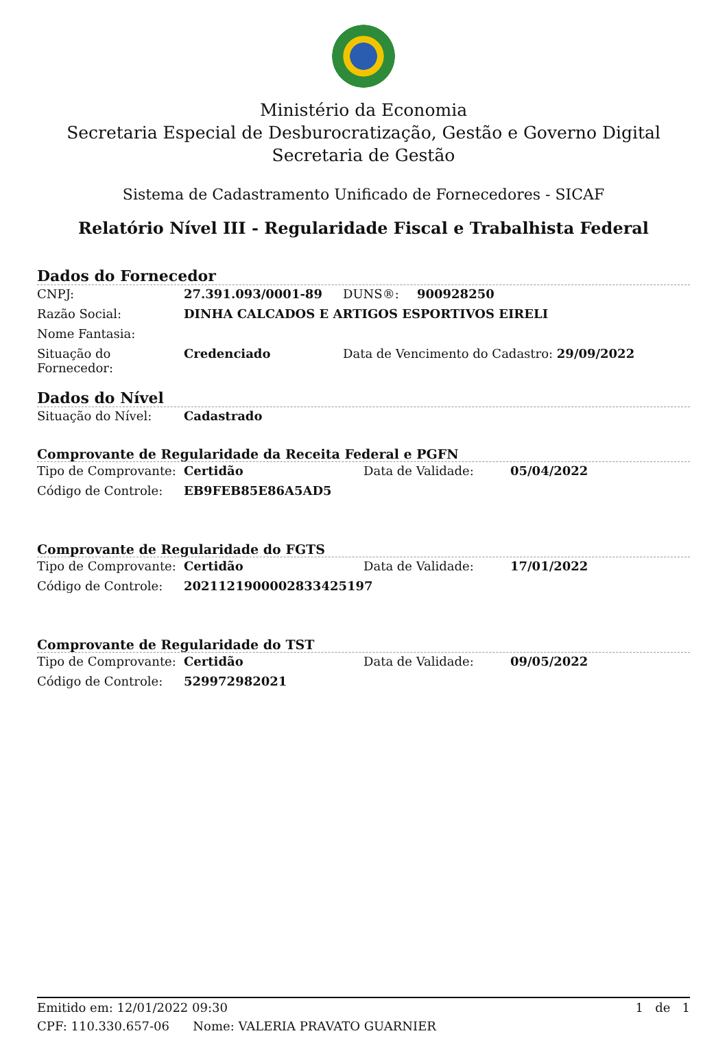Ministério da Economia
Secretaria Especial de Desburocratização, Gestão e Governo Digital
Secretaria de Gestão
Sistema de Cadastramento Unificado de Fornecedores - SICAF
Relatório Nível III - Regularidade Fiscal e Trabalhista Federal
Dados do Fornecedor
| CNPJ: | 27.391.093/0001-89 | DUNS®: | 900928250 |
| Razão Social: | DINHA CALCADOS E ARTIGOS ESPORTIVOS EIRELI | | |
| Nome Fantasia: | | | |
| Situação do Fornecedor: | Credenciado | Data de Vencimento do Cadastro: 29/09/2022 | |
Dados do Nível
| Situação do Nível: | Cadastrado |
Comprovante de Regularidade da Receita Federal e PGFN
| Tipo de Comprovante: | Certidão | Data de Validade: | 05/04/2022 |
| Código de Controle: | EB9FEB85E86A5AD5 | | |
Comprovante de Regularidade do FGTS
| Tipo de Comprovante: | Certidão | Data de Validade: | 17/01/2022 |
| Código de Controle: | 2021121900002833425197 | | |
Comprovante de Regularidade do TST
| Tipo de Comprovante: | Certidão | Data de Validade: | 09/05/2022 |
| Código de Controle: | 529972982021 | | |
Emitido em: 12/01/2022 09:30 1 de 1
CPF: 110.330.657-06 Nome: VALERIA PRAVATO GUARNIER